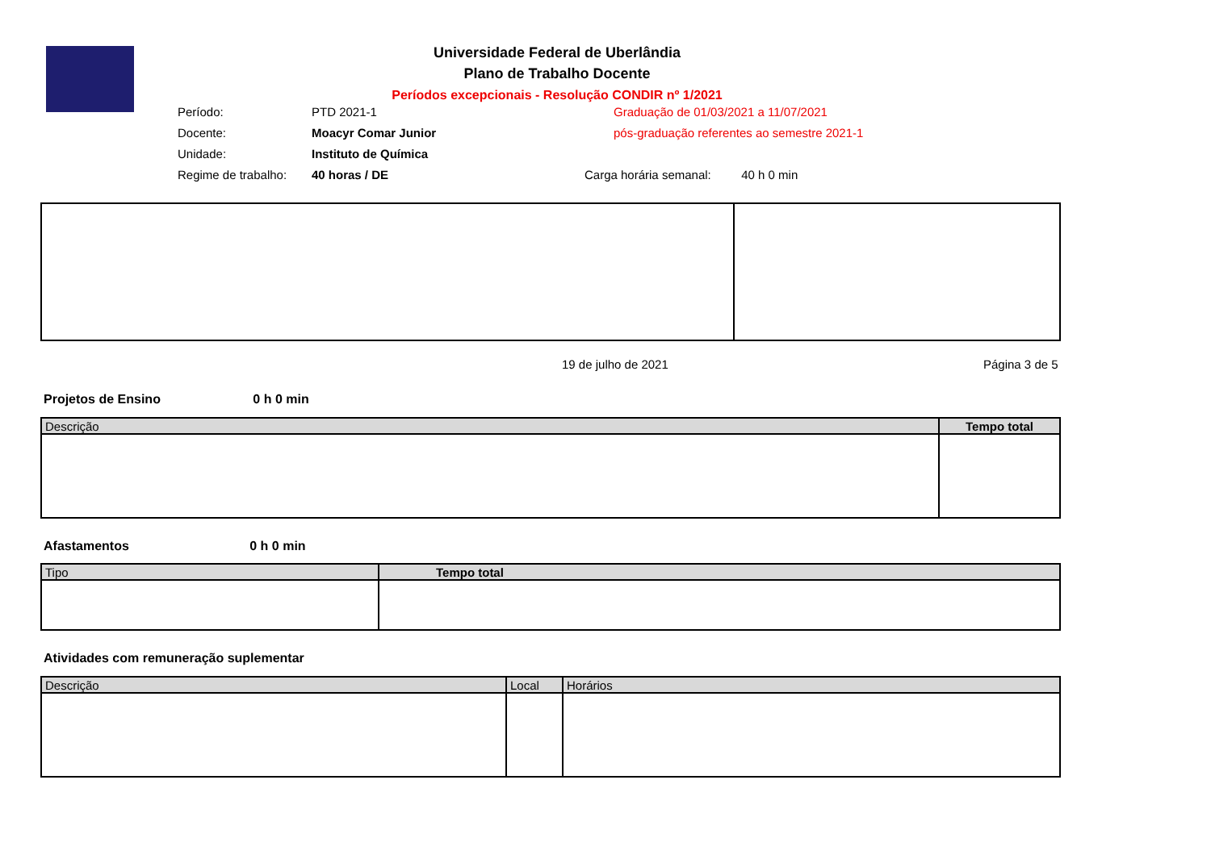Universidade Federal de Uberlândia
Plano de Trabalho Docente
Períodos excepcionais - Resolução CONDIR nº 1/2021
Período: PTD 2021-1
Docente: Moacyr Comar Junior
Unidade: Instituto de Química
Regime de trabalho: 40 horas / DE
Graduação de 01/03/2021 a 11/07/2021
pós-graduação referentes ao semestre 2021-1
Carga horária semanal: 40 h 0 min
19 de julho de 2021 Página 3 de 5
Projetos de Ensino 0 h 0 min
| Descrição | Tempo total |
| --- | --- |
Afastamentos 0 h 0 min
| Tipo | Tempo total |
| --- | --- |
Atividades com remuneração suplementar
| Descrição | Local | Horários |
| --- | --- | --- |